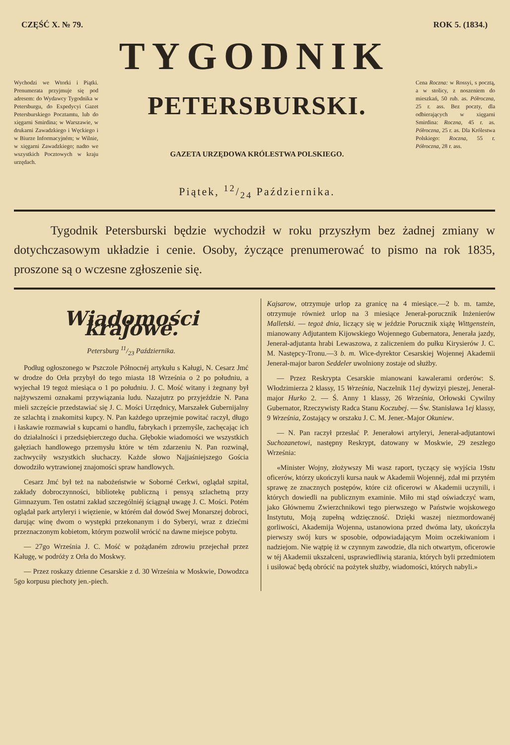CZĘŚĆ X. № 79. ROK 5. (1834.)
TYGODNIK
Wychodzi we Wtorki i Piątki. Prenumerata przyjmuje się pod adresem: do Wydawcy Tygodnika w Petersburgu, do Expedycyi Gazet Petersburskiego Pocztamtu, lub do xięgarni Smirdina; w Warszawie, w drukarni Zawadzkiego i Węckiego i w Biurze Informacyjném; w Wilnie, w xięgarni Zawadzkiego; nadto we wszystkich Pocztowych w kraju urzędach.
PETERSBURSKI.
GAZETA URZĘDOWA KRÓLESTWA POLSKIEGO.
Piątek, 12/24 Października.
Cena Roczna: w Rossyi, s pocztą, a w stolicy, z noszeniem do mieszkań, 50 rub. as. Półroczna, 25 r. ass. Bez poczty, dla odbierających w xięgarni Smirdina: Roczna, 45 r. as. Półroczna, 25 r. as. Dla Królestwa Polskiego: Roczna, 55 r. Półroczna, 28 r. ass.
Tygodnik Petersburski będzie wychodził w roku przyszłym bez żadnej zmiany w dotychczasowym układzie i cenie. Osoby, życzące prenumerować to pismo na rok 1835, proszone są o wczesne zgłoszenie się.
Wiadomości krajowe.
Petersburg 11/23 Października.
Podług ogłoszonego w Pszczole Północnéj artykułu s Kaługi, N. Cesarz Jmć w drodze do Orła przybył do tego miasta 18 Września o 2 po południu, a wyjechał 19 tegoż miesiąca o 1 po południu. J. C. Mość witany i żegnany był najżywszemi oznakami przywiązania ludu. Nazajutrz po przyjeździe N. Pana mieli szczęście przedstawiać się J. C. Mości Urzędnicy, Marszałek Gubernijalny ze szlachtą i znakomitsi kupcy. N. Pan każdego uprzejmie powitać raczył, długo i łaskawie rozmawiał s kupcami o handlu, fabrykach i przemyśle, zachęcając ich do działalności i przedsiębierczego ducha. Głębokie wiadomości we wszystkich gałęziach handlowego przemysłu które w tém zdarzeniu N. Pan rozwinął, zachwyciły wszystkich słuchaczy. Każde słowo Najjaśniejszego Gościa dowodziło wytrawionej znajomości spraw handlowych.
Cesarz Jmć był też na nabożeństwie w Soborné Cerkwi, oglądał szpital, zakłady dobroczynności, bibliotekę publiczną i pensyą szlachetną przy Gimnazyum. Ten ostatni zakład szczególniéj ściągnął uwagę J. C. Mości. Potém oglądał park artyleryi i więzienie, w którém dał dowód Swej Monarszej dobroci, darując winę dwom o występki przekonanym i do Syberyi, wraz z dziećmi przeznaczonym kobietom, którym pozwolił wrócić na dawne miejsce pobytu.
— 27go Września J. C. Mość w pożądaném zdrowiu przejechał przez Kaługę, w podróży z Orła do Moskwy.
— Przez roskazy dzienne Cesarskie z d. 30 Września w Moskwie, Dowodzca 5go korpusu piechoty jen.-piech.
Kajsarow, otrzymuje urlop za granicę na 4 miesiące.—2 b. m. tamże, otrzymuje również urlop na 3 miesiące Jenerał-porucznik Inżenierów Malletski. — tegoż dnia, liczący się w jeździe Porucznik xiążę Wittgenstein, mianowany Adjutantem Kijowskiego Wojennego Gubernatora, Jenerała jazdy, Jenerał-adjutanta hrabi Lewaszowa, z zaliczeniem do pułku Kirysierów J. C. M. Następcy-Tronu.—3 b. m. Wice-dyrektor Cesarskiej Wojennej Akademii Jenerał-major baron Seddeler uwolniony zostaje od służby.
— Przez Reskrypta Cesarskie mianowani kawalerami orderów: S. Włodzimierza 2 klassy, 15 Września, Naczelnik 11ej dywizyi pieszej, Jenerał-major Hurko 2. — Ś. Anny 1 klassy, 26 Września, Orłowski Cywilny Gubernator, Rzeczywisty Radca Stanu Koczubej. — Św. Stanisława 1ej klassy, 9 Września, Zostający w orszaku J. C. M. Jener.-Major Okuniew.
— N. Pan raczył przesłać P. Jenerałowi artyleryi, Jenerał-adjutantowi Suchozanetowi, następny Reskrypt, datowany w Moskwie, 29 zeszłego Września:
«Minister Wojny, złożywszy Mi wasz raport, tyczący się wyjścia 19stu oficerów, którzy ukończyli kursa nauk w Akademii Wojennéj, zdał mi przytém sprawę ze znacznych postępów, które ciż oficerowi w Akademii uczynili, i których dowiedli na publicznym examinie. Miło mi stąd oświadczyć wam, jako Głównemu Zwierzchnikowi tego pierwszego w Państwie wojskowego Instytutu, Moją zupełną wdzięczność. Dzięki waszej niezmordowanéj gorliwości, Akademija Wojenna, ustanowiona przed dwóma laty, ukończyła pierwszy swój kurs w sposobie, odpowiadającym Moim oczekiwaniom i nadziejom. Nie wątpię iż w czynnym zawodzie, dla nich otwartym, oficerowie w téj Akademii ukszałceni, usprawiedliwią starania, których byli przedmiotem i usiłować będą obrócić na pożytek służby, wiadomości, których nabyli.»